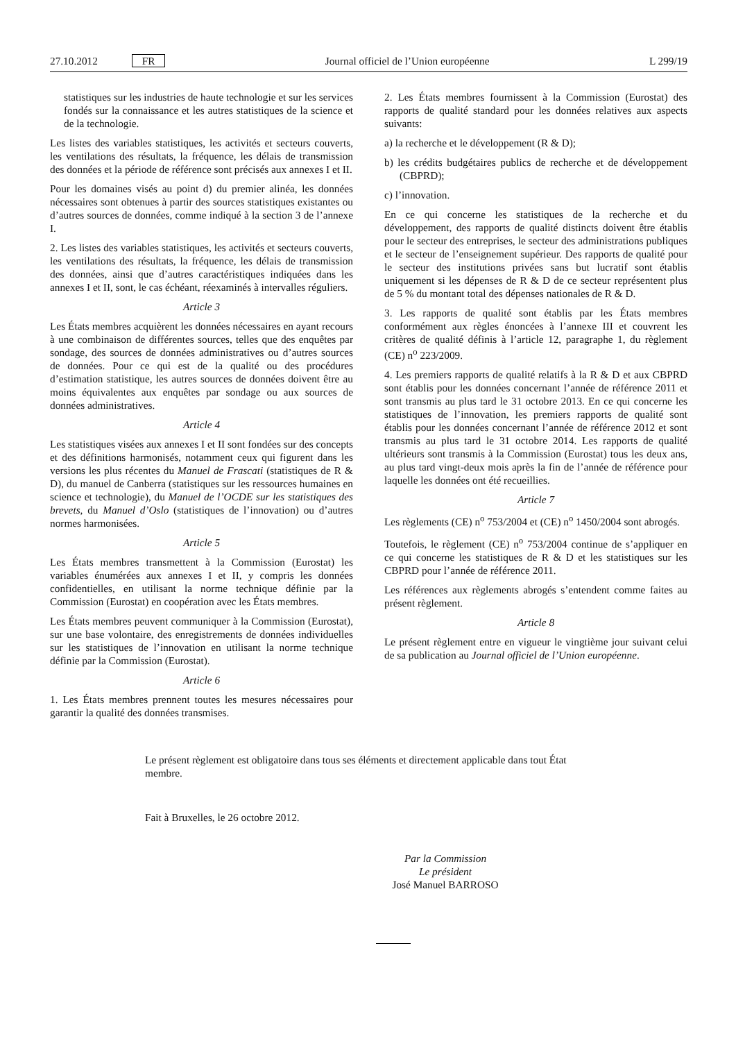27.10.2012 FR Journal officiel de l’Union européenne L 299/19
statistiques sur les industries de haute technologie et sur les services fondés sur la connaissance et les autres statistiques de la science et de la technologie.
Les listes des variables statistiques, les activités et secteurs couverts, les ventilations des résultats, la fréquence, les délais de transmission des données et la période de référence sont précisés aux annexes I et II.
Pour les domaines visés au point d) du premier alinéa, les données nécessaires sont obtenues à partir des sources statistiques existantes ou d’autres sources de données, comme indiqué à la section 3 de l’annexe I.
2. Les listes des variables statistiques, les activités et secteurs couverts, les ventilations des résultats, la fréquence, les délais de transmission des données, ainsi que d’autres caractéristiques indiquées dans les annexes I et II, sont, le cas échéant, réexaminés à intervalles réguliers.
Article 3
Les États membres acquièrent les données nécessaires en ayant recours à une combinaison de différentes sources, telles que des enquêtes par sondage, des sources de données administratives ou d’autres sources de données. Pour ce qui est de la qualité ou des procédures d’estimation statistique, les autres sources de données doivent être au moins équivalentes aux enquêtes par sondage ou aux sources de données administratives.
Article 4
Les statistiques visées aux annexes I et II sont fondées sur des concepts et des définitions harmonisés, notamment ceux qui figurent dans les versions les plus récentes du Manuel de Frascati (statistiques de R & D), du manuel de Canberra (statistiques sur les ressources humaines en science et technologie), du Manuel de l’OCDE sur les statistiques des brevets, du Manuel d’Oslo (statistiques de l’innovation) ou d’autres normes harmonisées.
Article 5
Les États membres transmettent à la Commission (Eurostat) les variables énumérées aux annexes I et II, y compris les données confidentielles, en utilisant la norme technique définie par la Commission (Eurostat) en coopération avec les États membres.
Les États membres peuvent communiquer à la Commission (Eurostat), sur une base volontaire, des enregistrements de données individuelles sur les statistiques de l’innovation en utilisant la norme technique définie par la Commission (Eurostat).
Article 6
1. Les États membres prennent toutes les mesures nécessaires pour garantir la qualité des données transmises.
2. Les États membres fournissent à la Commission (Eurostat) des rapports de qualité standard pour les données relatives aux aspects suivants:
a) la recherche et le développement (R & D);
b) les crédits budgétaires publics de recherche et de développement (CBPRD);
c) l’innovation.
En ce qui concerne les statistiques de la recherche et du développement, des rapports de qualité distincts doivent être établis pour le secteur des entreprises, le secteur des administrations publiques et le secteur de l’enseignement supérieur. Des rapports de qualité pour le secteur des institutions privées sans but lucratif sont établis uniquement si les dépenses de R & D de ce secteur représentent plus de 5 % du montant total des dépenses nationales de R & D.
3. Les rapports de qualité sont établis par les États membres conformément aux règles énoncées à l’annexe III et couvrent les critères de qualité définis à l’article 12, paragraphe 1, du règlement (CE) n<sup>o</sup> 223/2009.
4. Les premiers rapports de qualité relatifs à la R & D et aux CBPRD sont établis pour les données concernant l’année de référence 2011 et sont transmis au plus tard le 31 octobre 2013. En ce qui concerne les statistiques de l’innovation, les premiers rapports de qualité sont établis pour les données concernant l’année de référence 2012 et sont transmis au plus tard le 31 octobre 2014. Les rapports de qualité ultérieurs sont transmis à la Commission (Eurostat) tous les deux ans, au plus tard vingt-deux mois après la fin de l’année de référence pour laquelle les données ont été recueillies.
Article 7
Les règlements (CE) n<sup>o</sup> 753/2004 et (CE) n<sup>o</sup> 1450/2004 sont abrogés.
Toutefois, le règlement (CE) n<sup>o</sup> 753/2004 continue de s’appliquer en ce qui concerne les statistiques de R & D et les statistiques sur les CBPRD pour l’année de référence 2011.
Les références aux règlements abrogés s’entendent comme faites au présent règlement.
Article 8
Le présent règlement entre en vigueur le vingtième jour suivant celui de sa publication au Journal officiel de l’Union européenne.
Le présent règlement est obligatoire dans tous ses éléments et directement applicable dans tout État membre.
Fait à Bruxelles, le 26 octobre 2012.
Par la Commission
Le président
José Manuel BARROSO